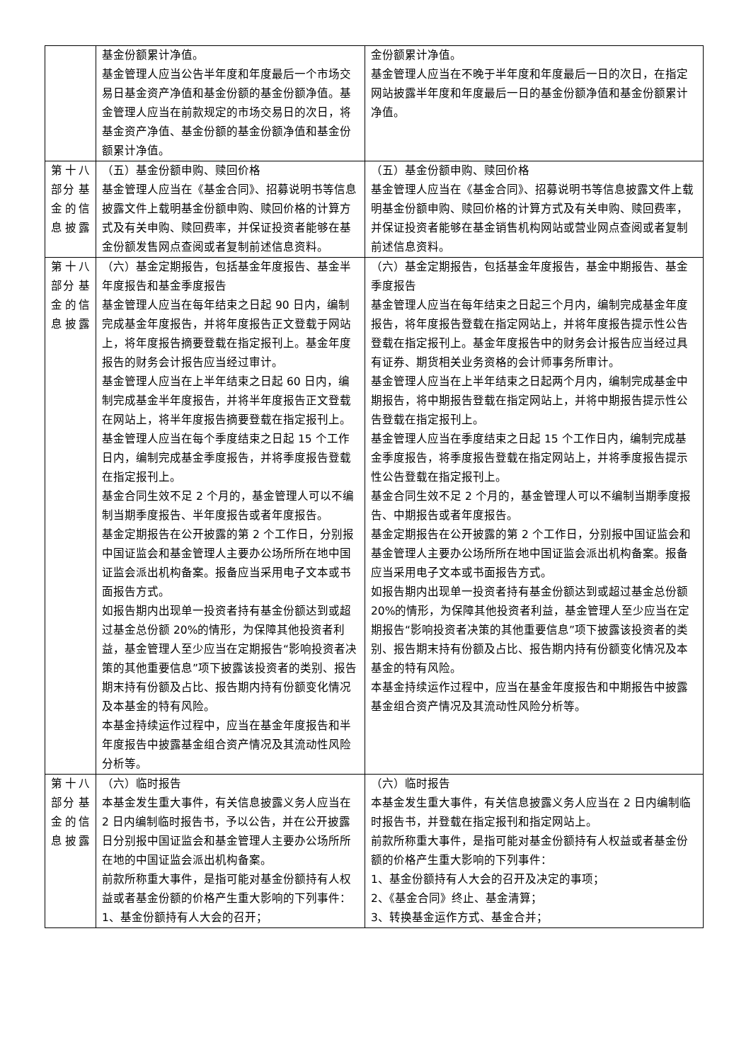| | 基金份额累计净值。 基金管理人应当公告半年度和年度最后一个市场交易日基金资产净值和基金份额的基金份额净值。基金管理人应当在前款规定的市场交易日的次日，将基金资产净值、基金份额的基金份额净值和基金份额累计净值。 | 金份额累计净值。 基金管理人应当在不晚于半年度和年度最后一日的次日，在指定网站披露半年度和年度最后一日的基金份额净值和基金份额累计净值。 |
| 第十八部分 基金的信息披露 | （五）基金份额申购、赎回价格 基金管理人应当在《基金合同》、招募说明书等信息披露文件上载明基金份额申购、赎回价格的计算方式及有关申购、赎回费率，并保证投资者能够在基金份额发售网点查阅或者复制前述信息资料。 | （五）基金份额申购、赎回价格 基金管理人应当在《基金合同》、招募说明书等信息披露文件上载明基金份额申购、赎回价格的计算方式及有关申购、赎回费率，并保证投资者能够在基金销售机构网站或营业网点查阅或者复制前述信息资料。 |
| 第十八部分 基金的信息披露 | （六）基金定期报告，包括基金年度报告、基金半年度报告和基金季度报告 基金管理人应当在每年结束之日起 90 日内，编制完成基金年度报告，并将年度报告正文登载于网站上，将年度报告摘要登载在指定报刊上。基金年度报告的财务会计报告应当经过审计。 基金管理人应当在上半年结束之日起 60 日内，编制完成基金半年度报告，并将半年度报告正文登载在网站上，将半年度报告摘要登载在指定报刊上。 基金管理人应当在每个季度结束之日起 15 个工作日内，编制完成基金季度报告，并将季度报告登载在指定报刊上。 基金合同生效不足 2 个月的，基金管理人可以不编制当期季度报告、半年度报告或者年度报告。 基金定期报告在公开披露的第 2 个工作日，分别报中国证监会和基金管理人主要办公场所所在地中国证监会派出机构备案。报备应当采用电子文本或书面报告方式。 如报告期内出现单一投资者持有基金份额达到或超过基金总份额 20%的情形，为保障其他投资者利益，基金管理人至少应当在定期报告“影响投资者决策的其他重要信息”项下披露该投资者的类别、报告期末持有份额及占比、报告期内持有份额变化情况及本基金的特有风险。 本基金持续运作过程中，应当在基金年度报告和半年度报告中披露基金组合资产情况及其流动性风险分析等。 | （六）基金定期报告，包括基金年度报告，基金中期报告、基金季度报告 基金管理人应当在每年结束之日起三个月内，编制完成基金年度报告，将年度报告登载在指定网站上，并将年度报告提示性公告登载在指定报刊上。基金年度报告中的财务会计报告应当经过具有证券、期货相关业务资格的会计师事务所审计。 基金管理人应当在上半年结束之日起两个月内，编制完成基金中期报告，将中期报告登载在指定网站上，并将中期报告提示性公告登载在指定报刊上。 基金管理人应当在季度结束之日起 15 个工作日内，编制完成基金季度报告，将季度报告登载在指定网站上，并将季度报告提示性公告登载在指定报刊上。 基金合同生效不足 2 个月的，基金管理人可以不编制当期季度报告、中期报告或者年度报告。 基金定期报告在公开披露的第 2 个工作日，分别报中国证监会和基金管理人主要办公场所所在地中国证监会派出机构备案。报备应当采用电子文本或书面报告方式。 如报告期内出现单一投资者持有基金份额达到或超过基金总份额 20%的情形，为保障其他投资者利益，基金管理人至少应当在定期报告“影响投资者决策的其他重要信息”项下披露该投资者的类别、报告期末持有份额及占比、报告期内持有份额变化情况及本基金的特有风险。 本基金持续运作过程中，应当在基金年度报告和中期报告中披露基金组合资产情况及其流动性风险分析等。 |
| 第十八部分 基金的信息披露 | （六）临时报告 本基金发生重大事件，有关信息披露义务人应当在 2 日内编制临时报告书，予以公告，并在公开披露日分别报中国证监会和基金管理人主要办公场所所在地的中国证监会派出机构备案。 前款所称重大事件，是指可能对基金份额持有人权益或者基金份额的价格产生重大影响的下列事件： 1、基金份额持有人大会的召开； | （六）临时报告 本基金发生重大事件，有关信息披露义务人应当在 2 日内编制临时报告书，并登载在指定报刊和指定网站上。 前款所称重大事件，是指可能对基金份额持有人权益或者基金份额的价格产生重大影响的下列事件： 1、基金份额持有人大会的召开及决定的事项； 2、《基金合同》终止、基金清算； 3、转换基金运作方式、基金合并； |